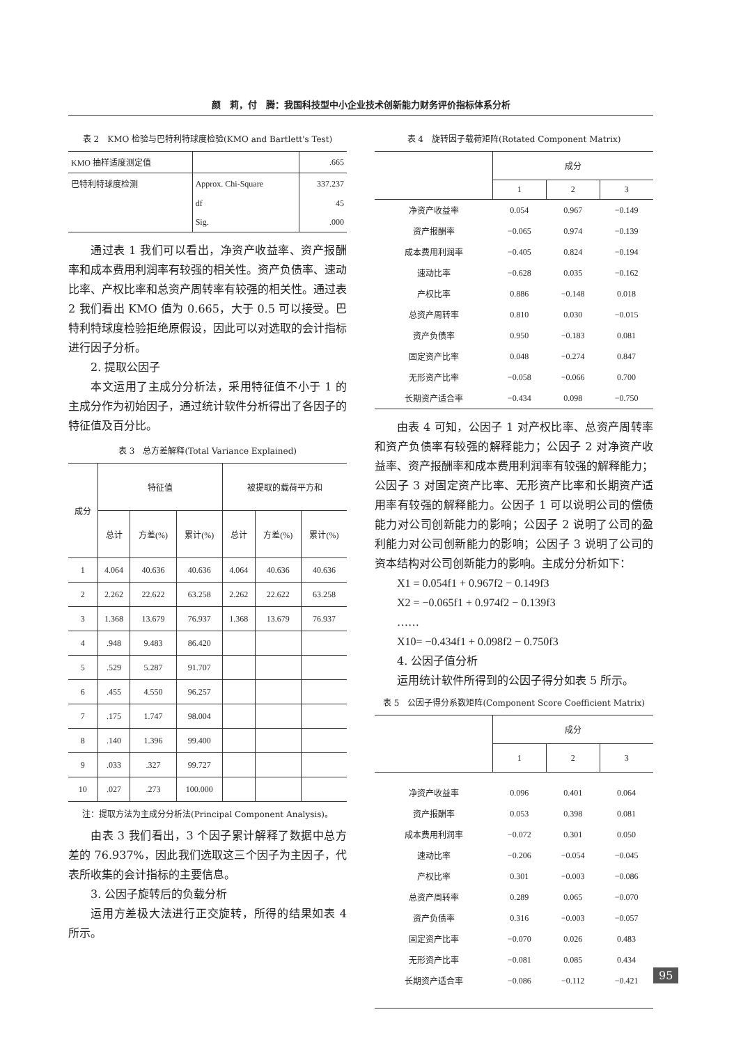颜　莉，付　腾：我国科技型中小企业技术创新能力财务评价指标体系分析
表 2　KMO 检验与巴特利特球度检验(KMO and Bartlett's Test)
| KMO 抽样适度测定值 | | .665 |
| 巴特利特球度检测 | Approx. Chi-Square | 337.237 |
| | df | 45 |
| | Sig. | .000 |
通过表 1 我们可以看出，净资产收益率、资产报酬率和成本费用利润率有较强的相关性。资产负债率、速动比率、产权比率和总资产周转率有较强的相关性。通过表 2 我们看出 KMO 值为 0.665，大于 0.5 可以接受。巴特利特球度检验拒绝原假设，因此可以对选取的会计指标进行因子分析。
2. 提取公因子
本文运用了主成分分析法，采用特征值不小于 1 的主成分作为初始因子，通过统计软件分析得出了各因子的特征值及百分比。
表 3　总方差解释(Total Variance Explained)
| 成分 | 特征值 | | | 被提取的载荷平方和 | | |
| --- | --- | --- | --- | --- | --- | --- |
| | 总计 | 方差(%) | 累计(%) | 总计 | 方差(%) | 累计(%) |
| 1 | 4.064 | 40.636 | 40.636 | 4.064 | 40.636 | 40.636 |
| 2 | 2.262 | 22.622 | 63.258 | 2.262 | 22.622 | 63.258 |
| 3 | 1.368 | 13.679 | 76.937 | 1.368 | 13.679 | 76.937 |
| 4 | .948 | 9.483 | 86.420 | | | |
| 5 | .529 | 5.287 | 91.707 | | | |
| 6 | .455 | 4.550 | 96.257 | | | |
| 7 | .175 | 1.747 | 98.004 | | | |
| 8 | .140 | 1.396 | 99.400 | | | |
| 9 | .033 | .327 | 99.727 | | | |
| 10 | .027 | .273 | 100.000 | | | |
注：提取方法为主成分分析法(Principal Component Analysis)。
由表 3 我们看出，3 个因子累计解释了数据中总方差的 76.937%，因此我们选取这三个因子为主因子，代表所收集的会计指标的主要信息。
3. 公因子旋转后的负载分析
运用方差极大法进行正交旋转，所得的结果如表 4 所示。
表 4　旋转因子载荷矩阵(Rotated Component Matrix)
| | 成分 | | |
| --- | --- | --- | --- |
| | 1 | 2 | 3 |
| 净资产收益率 | 0.054 | 0.967 | −0.149 |
| 资产报酬率 | −0.065 | 0.974 | −0.139 |
| 成本费用利润率 | −0.405 | 0.824 | −0.194 |
| 速动比率 | −0.628 | 0.035 | −0.162 |
| 产权比率 | 0.886 | −0.148 | 0.018 |
| 总资产周转率 | 0.810 | 0.030 | −0.015 |
| 资产负债率 | 0.950 | −0.183 | 0.081 |
| 固定资产比率 | 0.048 | −0.274 | 0.847 |
| 无形资产比率 | −0.058 | −0.066 | 0.700 |
| 长期资产适合率 | −0.434 | 0.098 | −0.750 |
由表 4 可知，公因子 1 对产权比率、总资产周转率和资产负债率有较强的解释能力；公因子 2 对净资产收益率、资产报酬率和成本费用利润率有较强的解释能力；公因子 3 对固定资产比率、无形资产比率和长期资产适用率有较强的解释能力。公因子 1 可以说明公司的偿债能力对公司创新能力的影响；公因子 2 说明了公司的盈利能力对公司创新能力的影响；公因子 3 说明了公司的资本结构对公司创新能力的影响。主成分分析如下：
X1 = 0.054f1 + 0.967f2 − 0.149f3
X2 = −0.065f1 + 0.974f2 − 0.139f3
……
X10= −0.434f1 + 0.098f2 − 0.750f3
4. 公因子值分析
运用统计软件所得到的公因子得分如表 5 所示。
表 5　公因子得分系数矩阵(Component Score Coefficient Matrix)
| | 成分 | | |
| --- | --- | --- | --- |
| | 1 | 2 | 3 |
| 净资产收益率 | 0.096 | 0.401 | 0.064 |
| 资产报酬率 | 0.053 | 0.398 | 0.081 |
| 成本费用利润率 | −0.072 | 0.301 | 0.050 |
| 速动比率 | −0.206 | −0.054 | −0.045 |
| 产权比率 | 0.301 | −0.003 | −0.086 |
| 总资产周转率 | 0.289 | 0.065 | −0.070 |
| 资产负债率 | 0.316 | −0.003 | −0.057 |
| 固定资产比率 | −0.070 | 0.026 | 0.483 |
| 无形资产比率 | −0.081 | 0.085 | 0.434 |
| 长期资产适合率 | −0.086 | −0.112 | −0.421 |
95